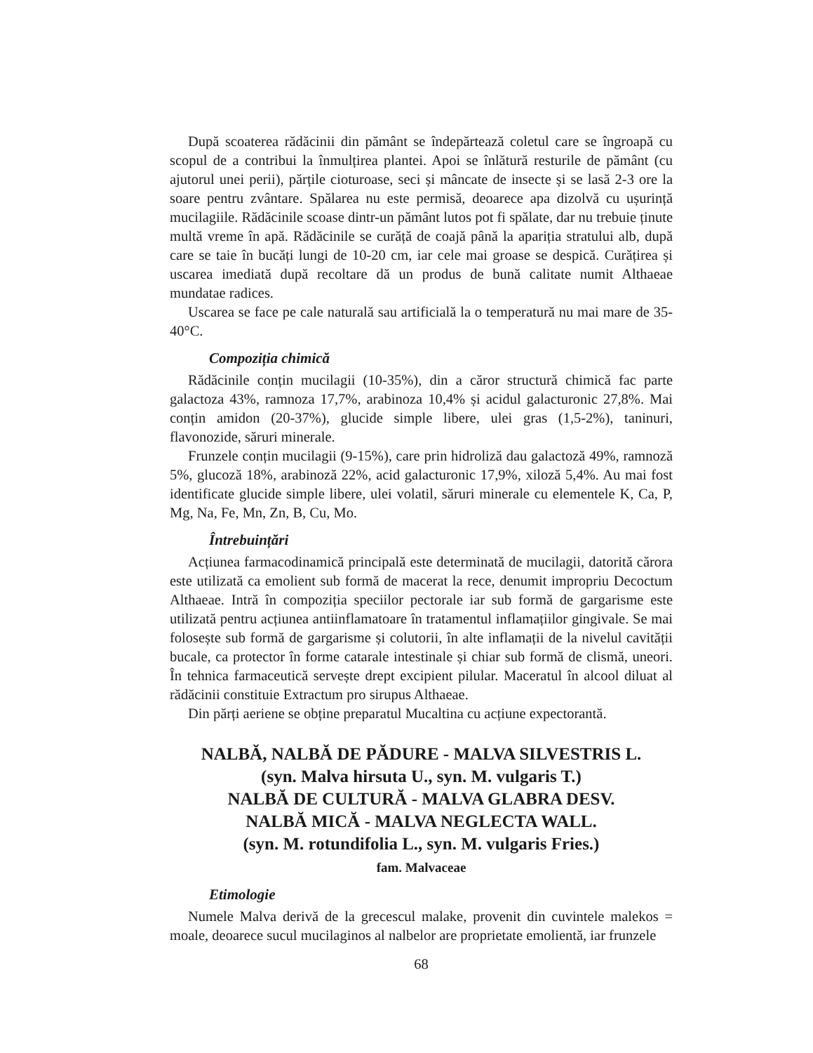După scoaterea rădăcinii din pământ se îndepărtează coletul care se îngroapă cu scopul de a contribui la înmulțirea plantei. Apoi se înlătură resturile de pământ (cu ajutorul unei perii), părțile cioturoase, seci și mâncate de insecte și se lasă 2-3 ore la soare pentru zvântare. Spălarea nu este permisă, deoarece apa dizolvă cu ușurință mucilagiile. Rădăcinile scoase dintr-un pământ lutos pot fi spălate, dar nu trebuie ținute multă vreme în apă. Rădăcinile se curăță de coajă până la apariția stratului alb, după care se taie în bucăți lungi de 10-20 cm, iar cele mai groase se despică. Curățirea și uscarea imediată după recoltare dă un produs de bună calitate numit Althaeae mundatae radices.
Uscarea se face pe cale naturală sau artificială la o temperatură nu mai mare de 35-40°C.
Compoziția chimică
Rădăcinile conțin mucilagii (10-35%), din a căror structură chimică fac parte galactoza 43%, ramnoza 17,7%, arabinoza 10,4% și acidul galacturonic 27,8%. Mai conțin amidon (20-37%), glucide simple libere, ulei gras (1,5-2%), taninuri, flavonozide, săruri minerale.
Frunzele conțin mucilagii (9-15%), care prin hidroliză dau galactoză 49%, ramnoză 5%, glucoză 18%, arabinoză 22%, acid galacturonic 17,9%, xiloză 5,4%. Au mai fost identificate glucide simple libere, ulei volatil, săruri minerale cu elementele K, Ca, P, Mg, Na, Fe, Mn, Zn, B, Cu, Mo.
Întrebuințări
Acțiunea farmacodinamică principală este determinată de mucilagii, datorită cărora este utilizată ca emolient sub formă de macerat la rece, denumit impropriu Decoctum Althaeae. Intră în compoziția speciilor pectorale iar sub formă de gargarisme este utilizată pentru acțiunea antiinflamatoare în tratamentul inflamațiilor gingivale. Se mai folosește sub formă de gargarisme și colutorii, în alte inflamații de la nivelul cavității bucale, ca protector în forme catarale intestinale și chiar sub formă de clismă, uneori. În tehnica farmaceutică servește drept excipient pilular. Maceratul în alcool diluat al rădăcinii constituie Extractum pro sirupus Althaeae.
Din părți aeriene se obține preparatul Mucaltina cu acțiune expectorantă.
NALBĂ, NALBĂ DE PĂDURE - MALVA SILVESTRIS L.
(syn. Malva hirsuta U., syn. M. vulgaris T.)
NALBĂ DE CULTURĂ - MALVA GLABRA DESV.
NALBĂ MICĂ - MALVA NEGLECTA WALL.
(syn. M. rotundifolia L., syn. M. vulgaris Fries.)
fam. Malvaceae
Etimologie
Numele Malva derivă de la grecescul malake, provenit din cuvintele malekos = moale, deoarece sucul mucilaginos al nalbelor are proprietate emolientă, iar frunzele
68